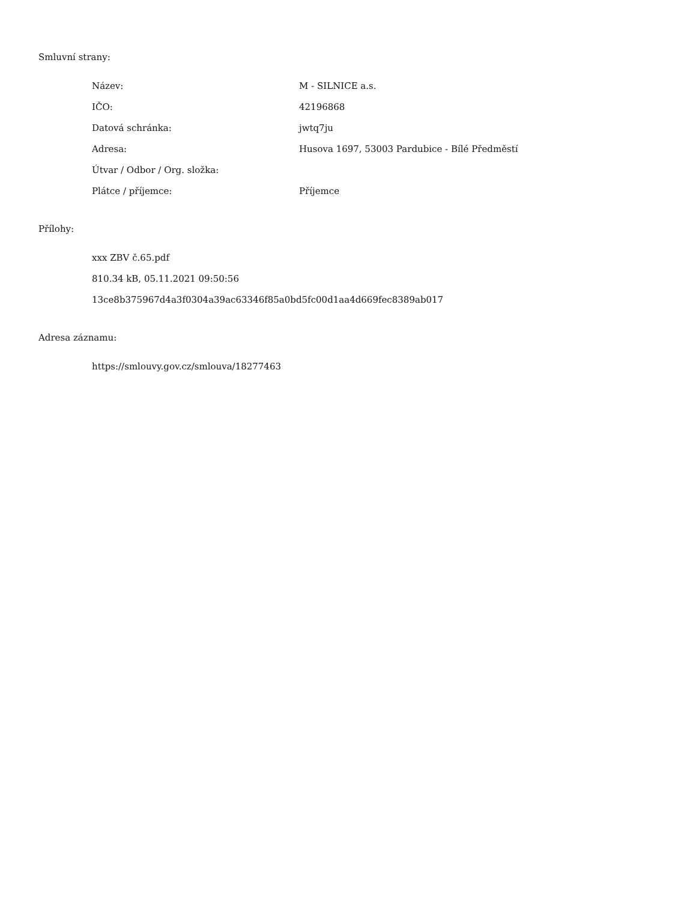Smluvní strany:
Název: M - SILNICE a.s.
IČO: 42196868
Datová schránka: jwtq7ju
Adresa: Husova 1697, 53003 Pardubice - Bílé Předměstí
Útvar / Odbor / Org. složka:
Plátce / příjemce: Příjemce
Přílohy:
xxx ZBV č.65.pdf
810.34 kB, 05.11.2021 09:50:56
13ce8b375967d4a3f0304a39ac63346f85a0bd5fc00d1aa4d669fec8389ab017
Adresa záznamu:
https://smlouvy.gov.cz/smlouva/18277463